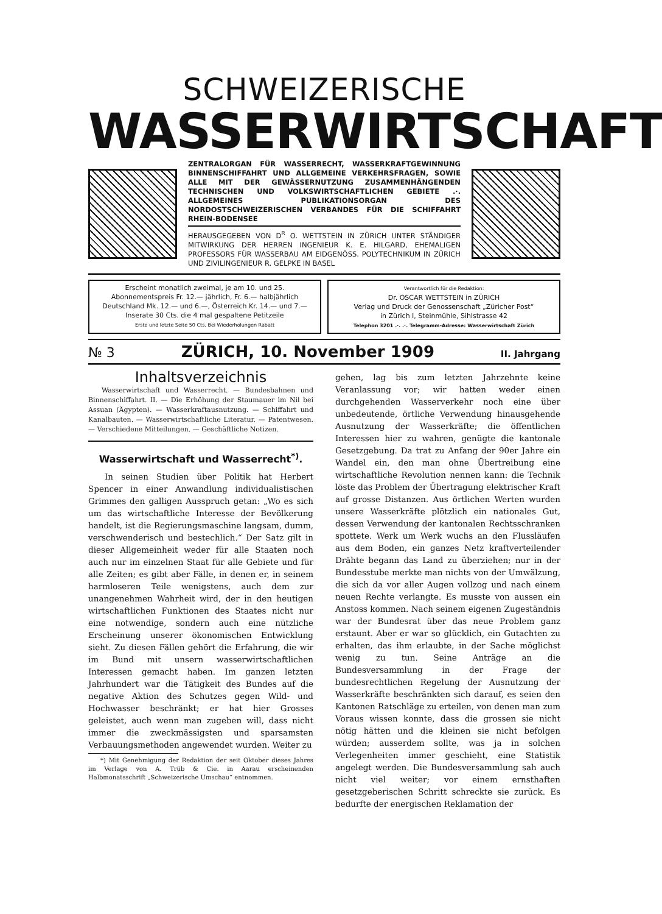SCHWEIZERISCHE
WASSERWIRTSCHAFT
ZENTRALORGAN FÜR WASSERRECHT, WASSERKRAFTGEWINNUNG BINNENSCHIFFAHRT UND ALLGEMEINE VERKEHRSFRAGEN, SOWIE ALLE MIT DER GEWÄSSERNUTZUNG ZUSAMMENHÄNGENDEN TECHNISCHEN UND VOLKSWIRTSCHAFTLICHEN GEBIETE .·. ALLGEMEINES PUBLIKATIONSORGAN DES NORDOSTSCHWEIZERISCHEN VERBANDES FÜR DIE SCHIFFAHRT RHEIN-BODENSEE
HERAUSGEGEBEN VON D<sup>R</sup> O. WETTSTEIN IN ZÜRICH UNTER STÄNDIGER MITWIRKUNG DER HERREN INGENIEUR K. E. HILGARD, EHEMALIGEN PROFESSORS FÜR WASSERBAU AM EIDGENÖSS. POLYTECHNIKUM IN ZÜRICH UND ZIVILINGENIEUR R. GELPKE IN BASEL
Erscheint monatlich zweimal, je am 10. und 25.
Abonnementspreis Fr. 12.— jährlich, Fr. 6.— halbjährlich
Deutschland Mk. 12.— und 6.—, Österreich Kr. 14.— und 7.—
Inserate 30 Cts. die 4 mal gespaltene Petitzeile
Erste und letzte Seite 50 Cts. Bei Wiederholungen Rabatt
Verantwortlich für die Redaktion:
Dr. OSCAR WETTSTEIN in ZÜRICH
Verlag und Druck der Genossenschaft „Züricher Post“
in Zürich I, Steinmühle, Sihlstrasse 42
Telephon 3201 .·. .·. Telegramm-Adresse: Wasserwirtschaft Zürich
№ 3 ZÜRICH, 10. November 1909 II. Jahrgang
Inhaltsverzeichnis
Wasserwirtschaft und Wasserrecht. — Bundesbahnen und Binnenschiffahrt. II. — Die Erhöhung der Staumauer im Nil bei Assuan (Ägypten). — Wasserkraftausnutzung. — Schiffahrt und Kanalbauten. — Wasserwirtschaftliche Literatur. — Patentwesen. — Verschiedene Mitteilungen. — Geschäftliche Notizen.
Wasserwirtschaft und Wasserrecht<sup>*)</sup>.
In seinen Studien über Politik hat Herbert Spencer in einer Anwandlung individualistischen Grimmes den galligen Ausspruch getan: „Wo es sich um das wirtschaftliche Interesse der Bevölkerung handelt, ist die Regierungsmaschine langsam, dumm, verschwenderisch und bestechlich.“ Der Satz gilt in dieser Allgemeinheit weder für alle Staaten noch auch nur im einzelnen Staat für alle Gebiete und für alle Zeiten; es gibt aber Fälle, in denen er, in seinem harmloseren Teile wenigstens, auch dem zur unangenehmen Wahrheit wird, der in den heutigen wirtschaftlichen Funktionen des Staates nicht nur eine notwendige, sondern auch eine nützliche Erscheinung unserer ökonomischen Entwicklung sieht. Zu diesen Fällen gehört die Erfahrung, die wir im Bund mit unsern wasserwirtschaftlichen Interessen gemacht haben. Im ganzen letzten Jahrhundert war die Tätigkeit des Bundes auf die negative Aktion des Schutzes gegen Wild- und Hochwasser beschränkt; er hat hier Grosses geleistet, auch wenn man zugeben will, dass nicht immer die zweckmässigsten und sparsamsten Verbauungsmethoden angewendet wurden. Weiter zu
*) Mit Genehmigung der Redaktion der seit Oktober dieses Jahres im Verlage von A. Trüb & Cie. in Aarau erscheinenden Halbmonatsschrift „Schweizerische Umschau“ entnommen.
gehen, lag bis zum letzten Jahrzehnte keine Veranlassung vor; wir hatten weder einen durchgehenden Wasserverkehr noch eine über unbedeutende, örtliche Verwendung hinausgehende Ausnutzung der Wasserkräfte; die öffentlichen Interessen hier zu wahren, genügte die kantonale Gesetzgebung. Da trat zu Anfang der 90er Jahre ein Wandel ein, den man ohne Übertreibung eine wirtschaftliche Revolution nennen kann: die Technik löste das Problem der Übertragung elektrischer Kraft auf grosse Distanzen. Aus örtlichen Werten wurden unsere Wasserkräfte plötzlich ein nationales Gut, dessen Verwendung der kantonalen Rechtsschranken spottete. Werk um Werk wuchs an den Flussläufen aus dem Boden, ein ganzes Netz kraftverteilender Drähte begann das Land zu überziehen; nur in der Bundesstube merkte man nichts von der Umwälzung, die sich da vor aller Augen vollzog und nach einem neuen Rechte verlangte. Es musste von aussen ein Anstoss kommen. Nach seinem eigenen Zugeständnis war der Bundesrat über das neue Problem ganz erstaunt. Aber er war so glücklich, ein Gutachten zu erhalten, das ihm erlaubte, in der Sache möglichst wenig zu tun. Seine Anträge an die Bundesversammlung in der Frage der bundesrechtlichen Regelung der Ausnutzung der Wasserkräfte beschränkten sich darauf, es seien den Kantonen Ratschläge zu erteilen, von denen man zum Voraus wissen konnte, dass die grossen sie nicht nötig hätten und die kleinen sie nicht befolgen würden; ausserdem sollte, was ja in solchen Verlegenheiten immer geschieht, eine Statistik angelegt werden. Die Bundesversammlung sah auch nicht viel weiter; vor einem ernsthaften gesetzgeberischen Schritt schreckte sie zurück. Es bedurfte der energischen Reklamation der